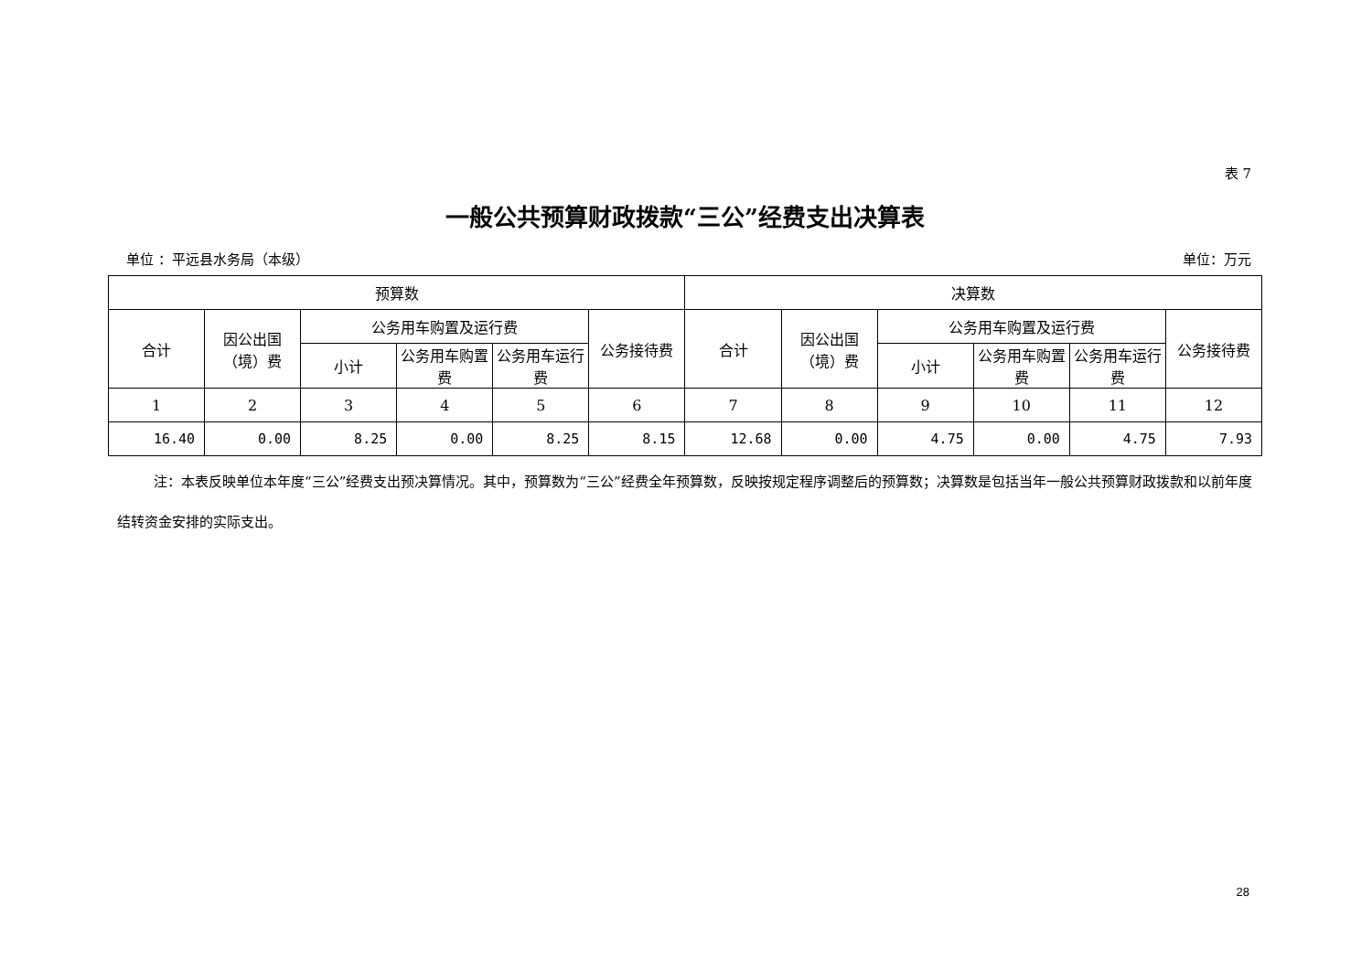表 7
一般公共预算财政拨款“三公”经费支出决算表
单位 ：平远县水务局（本级） 单位：万元
| 预算数 | | | | | | 决算数 | | | | | |
| --- | --- | --- | --- | --- | --- | --- | --- | --- | --- | --- | --- |
| 合计 | 因公出国（境）费 | 公务用车购置及运行费 | | | 公务接待费 | 合计 | 因公出国（境）费 | 公务用车购置及运行费 | | | 公务接待费 |
| | | 小计 | 公务用车购置费 | 公务用车运行费 | | | | 小计 | 公务用车购置费 | 公务用车运行费 | |
| 1 | 2 | 3 | 4 | 5 | 6 | 7 | 8 | 9 | 10 | 11 | 12 |
| 16.40 | 0.00 | 8.25 | 0.00 | 8.25 | 8.15 | 12.68 | 0.00 | 4.75 | 0.00 | 4.75 | 7.93 |
注：本表反映单位本年度“三公”经费支出预决算情况。其中，预算数为“三公”经费全年预算数，反映按规定程序调整后的预算数；决算数是包括当年一般公共预算财政拨款和以前年度结转资金安排的实际支出。
28